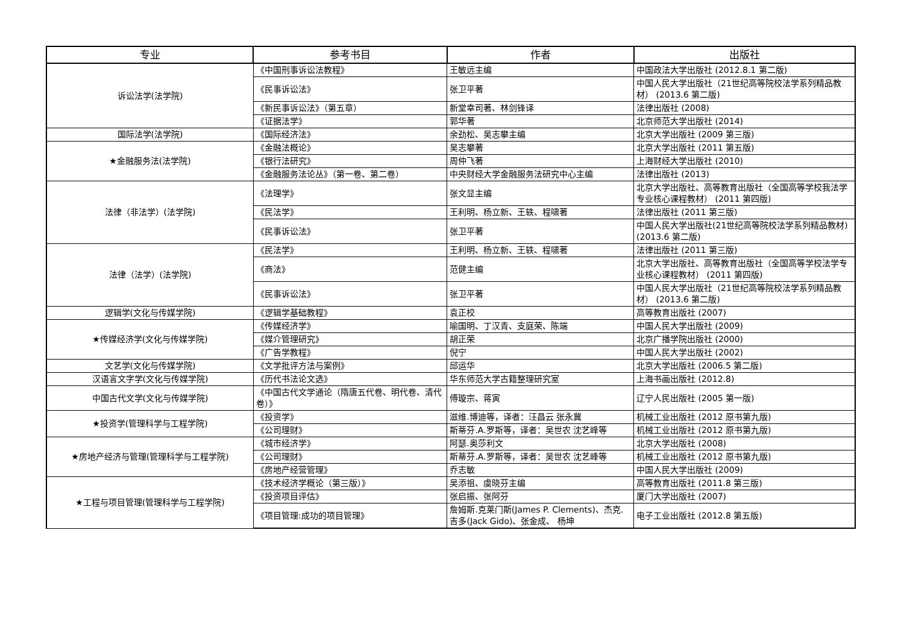| 专业 | 参考书目 | 作者 | 出版社 |
| --- | --- | --- | --- |
| 诉讼法学(法学院) | 《中国刑事诉讼法教程》 | 王敏远主编 | 中国政法大学出版社 (2012.8.1 第二版) |
| | 《民事诉讼法》 | 张卫平著 | 中国人民大学出版社（21世纪高等院校法学系列精品教材） (2013.6 第二版) |
| | 《新民事诉讼法》（第五章） | 新堂幸司著、林剑锋译 | 法律出版社 (2008) |
| | 《证据法学》 | 郭华著 | 北京师范大学出版社 (2014) |
| 国际法学(法学院) | 《国际经济法》 | 余劲松、吴志攀主编 | 北京大学出版社 (2009 第三版) |
| ★金融服务法(法学院) | 《金融法概论》 | 吴志攀著 | 北京大学出版社 (2011 第五版) |
| | 《银行法研究》 | 周仲飞著 | 上海财经大学出版社 (2010) |
| | 《金融服务法论丛》（第一卷、第二卷） | 中央财经大学金融服务法研究中心主编 | 法律出版社 (2013) |
| 法律（非法学）(法学院) | 《法理学》 | 张文显主编 | 北京大学出版社、高等教育出版社（全国高等学校我法学专业核心课程教材） (2011 第四版) |
| | 《民法学》 | 王利明、杨立新、王轶、程啸著 | 法律出版社 (2011 第三版) |
| | 《民事诉讼法》 | 张卫平著 | 中国人民大学出版社(21世纪高等院校法学系列精品教材) (2013.6 第二版) |
| 法律（法学）(法学院) | 《民法学》 | 王利明、杨立新、王轶、程啸著 | 法律出版社 (2011 第三版) |
| | 《商法》 | 范健主编 | 北京大学出版社、高等教育出版社（全国高等学校法学专业核心课程教材） (2011 第四版) |
| | 《民事诉讼法》 | 张卫平著 | 中国人民大学出版社（21世纪高等院校法学系列精品教材） (2013.6 第二版) |
| 逻辑学(文化与传媒学院) | 《逻辑学基础教程》 | 袁正校 | 高等教育出版社 (2007) |
| ★传媒经济学(文化与传媒学院) | 《传媒经济学》 | 喻国明、丁汉青、支庭荣、陈端 | 中国人民大学出版社 (2009) |
| | 《媒介管理研究》 | 胡正荣 | 北京广播学院出版社 (2000) |
| | 《广告学教程》 | 倪宁 | 中国人民大学出版社 (2002) |
| 文艺学(文化与传媒学院) | 《文学批评方法与案例》 | 邱运华 | 北京大学出版社 (2006.5 第二版) |
| 汉语言文字学(文化与传媒学院) | 《历代书法论文选》 | 华东师范大学古籍整理研究室 | 上海书画出版社 (2012.8) |
| 中国古代文学(文化与传媒学院) | 《中国古代文学通论（隋唐五代卷、明代卷、清代卷）》 | 傅璇宗、蒋寅 | 辽宁人民出版社 (2005 第一版) |
| ★投资学(管理科学与工程学院) | 《投资学》 | 滋维.博迪等，译者：汪昌云 张永冀 | 机械工业出版社 (2012 原书第九版) |
| | 《公司理财》 | 斯蒂芬.A.罗斯等，译者：吴世农 沈艺峰等 | 机械工业出版社 (2012 原书第九版) |
| ★房地产经济与管理(管理科学与工程学院) | 《城市经济学》 | 阿瑟.奥莎利文 | 北京大学出版社 (2008) |
| | 《公司理财》 | 斯蒂芬.A.罗斯等，译者：吴世农 沈艺峰等 | 机械工业出版社 (2012 原书第九版) |
| | 《房地产经营管理》 | 乔志敏 | 中国人民大学出版社 (2009) |
| ★工程与项目管理(管理科学与工程学院) | 《技术经济学概论（第三版）》 | 吴添祖、虞晓芬主编 | 高等教育出版社 (2011.8 第三版) |
| | 《投资项目评估》 | 张启振、张阿芬 | 厦门大学出版社 (2007) |
| | 《项目管理:成功的项目管理》 | 詹姆斯.克莱门斯(James P. Clements)、杰克.吉多(Jack Gido)、张金成、 杨坤 | 电子工业出版社 (2012.8 第五版) |